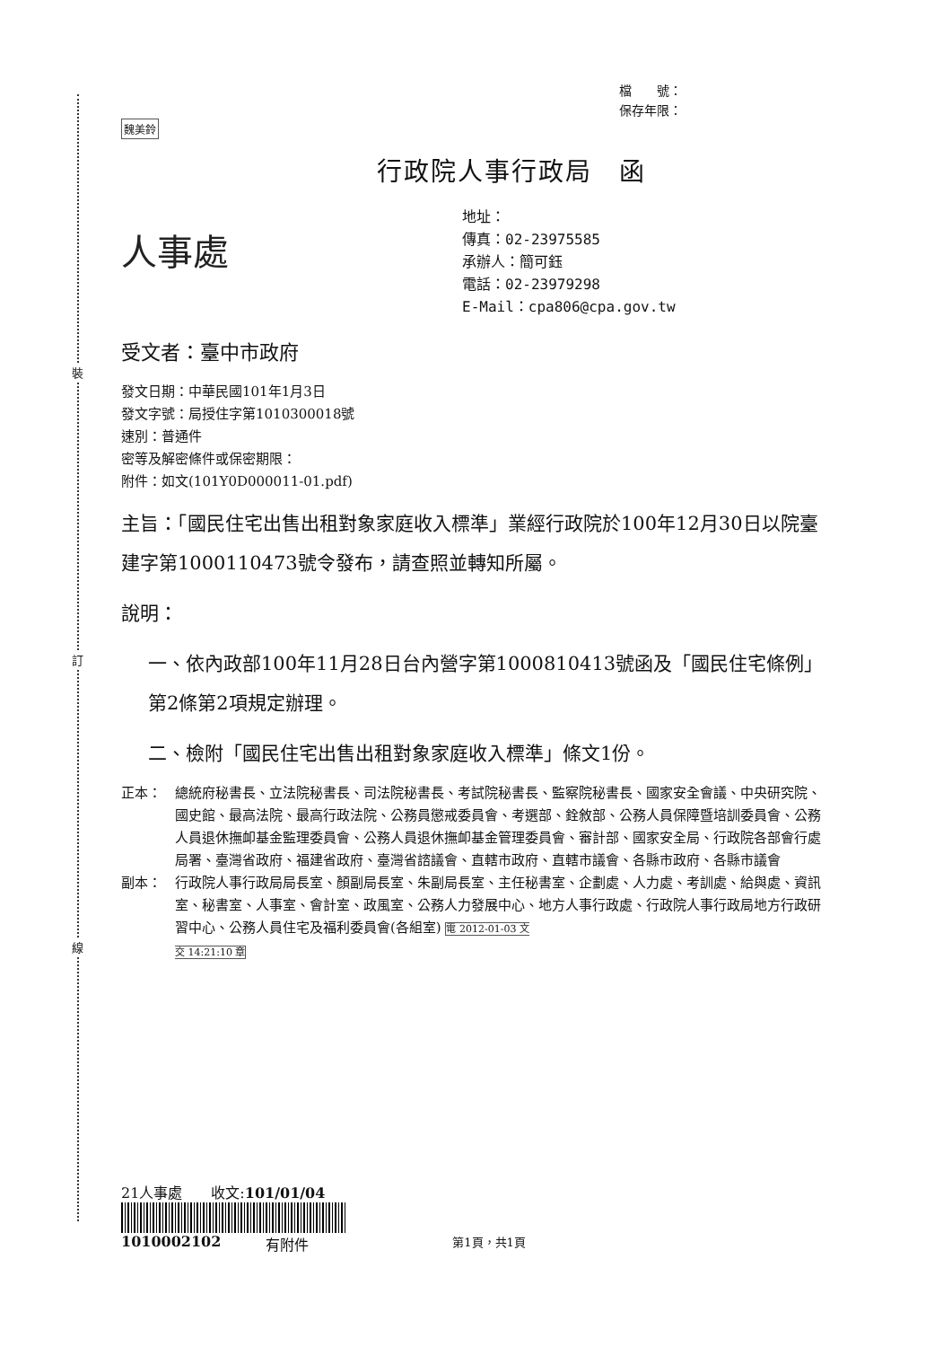裝
訂
線
檔　　號：
保存年限：
魏美鈴
行政院人事行政局　函
人事處
地址：
傳真：02-23975585
承辦人：簡可鈺
電話：02-23979298
E-Mail：cpa806@cpa.gov.tw
受文者：臺中市政府
發文日期：中華民國101年1月3日
發文字號：局授住字第1010300018號
速別：普通件
密等及解密條件或保密期限：
附件：如文(101Y0D000011-01.pdf)
主旨：「國民住宅出售出租對象家庭收入標準」業經行政院於100年12月30日以院臺建字第1000110473號令發布，請查照並轉知所屬。
說明：
一、依內政部100年11月28日台內營字第1000810413號函及「國民住宅條例」第2條第2項規定辦理。
二、檢附「國民住宅出售出租對象家庭收入標準」條文1份。
正本： 總統府秘書長、立法院秘書長、司法院秘書長、考試院秘書長、監察院秘書長、國家安全會議、中央研究院、國史館、最高法院、最高行政法院、公務員懲戒委員會、考選部、銓敘部、公務人員保障暨培訓委員會、公務人員退休撫卹基金監理委員會、公務人員退休撫卹基金管理委員會、審計部、國家安全局、行政院各部會行處局署、臺灣省政府、福建省政府、臺灣省諮議會、直轄市政府、直轄市議會、各縣市政府、各縣市議會
副本： 行政院人事行政局局長室、顏副局長室、朱副局長室、主任秘書室、企劃處、人力處、考訓處、給與處、資訊室、秘書室、人事室、會計室、政風室、公務人力發展中心、地方人事行政處、行政院人事行政局地方行政研習中心、公務人員住宅及福利委員會(各組室) 電 2012-01-03 文
交 14:21:10 章
21人事處　　收文:101/01/04
1010002102 有附件 第1頁，共1頁